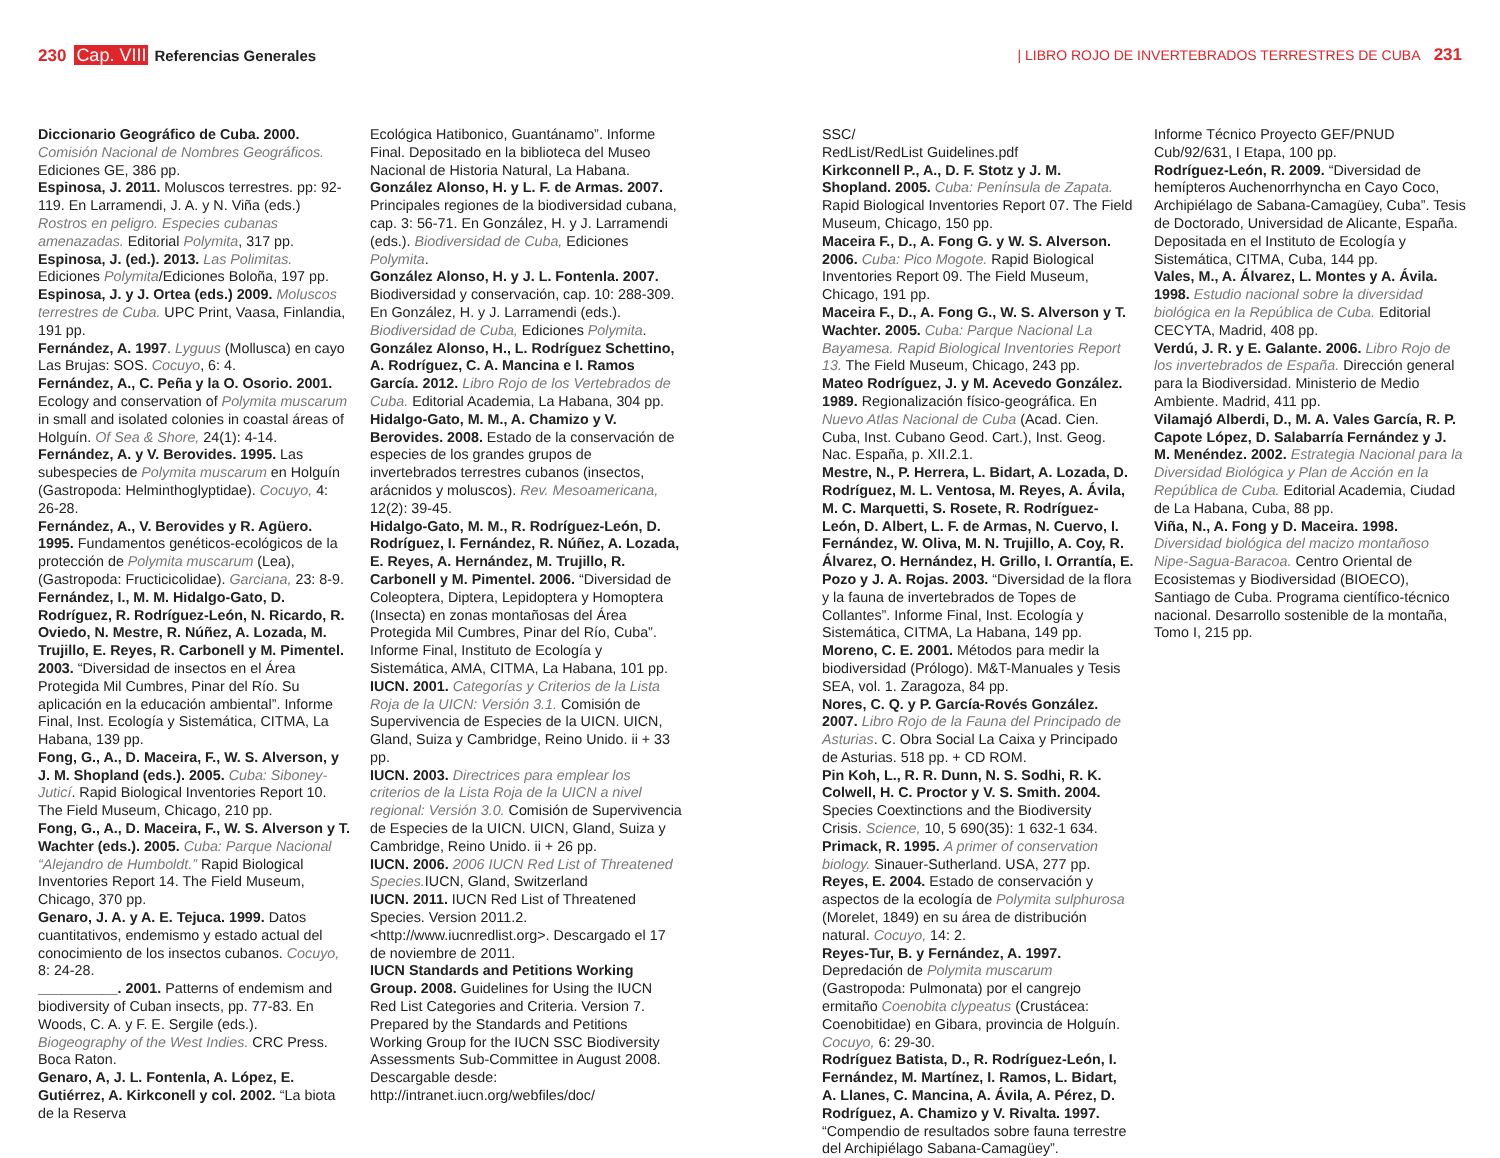230 Cap. VIII Referencias Generales
| LIBRO ROJO DE INVERTEBRADOS TERRESTRES DE CUBA 231
Diccionario Geográfico de Cuba. 2000. Comisión Nacional de Nombres Geográficos. Ediciones GE, 386 pp.
Espinosa, J. 2011. Moluscos terrestres. pp: 92-119. En Larramendi, J. A. y N. Viña (eds.) Rostros en peligro. Especies cubanas amenazadas. Editorial Polymita, 317 pp.
Espinosa, J. (ed.). 2013. Las Polimitas. Ediciones Polymita/Ediciones Boloña, 197 pp.
Espinosa, J. y J. Ortea (eds.) 2009. Moluscos terrestres de Cuba. UPC Print, Vaasa, Finlandia, 191 pp.
Fernández, A. 1997. Lyguus (Mollusca) en cayo Las Brujas: SOS. Cocuyo, 6: 4.
Fernández, A., C. Peña y la O. Osorio. 2001. Ecology and conservation of Polymita muscarum in small and isolated colonies in coastal áreas of Holguín. Of Sea & Shore, 24(1): 4-14.
Fernández, A. y V. Berovides. 1995. Las subespecies de Polymita muscarum en Holguín (Gastropoda: Helminthoglyptidae). Cocuyo, 4: 26-28.
Fernández, A., V. Berovides y R. Agüero. 1995. Fundamentos genéticos-ecológicos de la protección de Polymita muscarum (Lea), (Gastropoda: Fructicicolidae). Garciana, 23: 8-9.
Fernández, I., M. M. Hidalgo-Gato, D. Rodríguez, R. Rodríguez-León, N. Ricardo, R. Oviedo, N. Mestre, R. Núñez, A. Lozada, M. Trujillo, E. Reyes, R. Carbonell y M. Pimentel. 2003. “Diversidad de insectos en el Área Protegida Mil Cumbres, Pinar del Río. Su aplicación en la educación ambiental”. Informe Final, Inst. Ecología y Sistemática, CITMA, La Habana, 139 pp.
Fong, G., A., D. Maceira, F., W. S. Alverson, y J. M. Shopland (eds.). 2005. Cuba: Siboney-Juticí. Rapid Biological Inventories Report 10. The Field Museum, Chicago, 210 pp.
Fong, G., A., D. Maceira, F., W. S. Alverson y T. Wachter (eds.). 2005. Cuba: Parque Nacional “Alejandro de Humboldt.” Rapid Biological Inventories Report 14. The Field Museum, Chicago, 370 pp.
Genaro, J. A. y A. E. Tejuca. 1999. Datos cuantitativos, endemismo y estado actual del conocimiento de los insectos cubanos. Cocuyo, 8: 24-28.
__________. 2001. Patterns of endemism and biodiversity of Cuban insects, pp. 77-83. En Woods, C. A. y F. E. Sergile (eds.). Biogeography of the West Indies. CRC Press. Boca Raton.
Genaro, A, J. L. Fontenla, A. López, E. Gutiérrez, A. Kirkconell y col. 2002. “La biota de la Reserva
Ecológica Hatibonico, Guantánamo”. Informe Final. Depositado en la biblioteca del Museo Nacional de Historia Natural, La Habana.
González Alonso, H. y L. F. de Armas. 2007. Principales regiones de la biodiversidad cubana, cap. 3: 56-71. En González, H. y J. Larramendi (eds.). Biodiversidad de Cuba, Ediciones Polymita.
González Alonso, H. y J. L. Fontenla. 2007. Biodiversidad y conservación, cap. 10: 288-309. En González, H. y J. Larramendi (eds.). Biodiversidad de Cuba, Ediciones Polymita.
González Alonso, H., L. Rodríguez Schettino, A. Rodríguez, C. A. Mancina e I. Ramos García. 2012. Libro Rojo de los Vertebrados de Cuba. Editorial Academia, La Habana, 304 pp.
Hidalgo-Gato, M. M., A. Chamizo y V. Berovides. 2008. Estado de la conservación de especies de los grandes grupos de invertebrados terrestres cubanos (insectos, arácnidos y moluscos). Rev. Mesoamericana, 12(2): 39-45.
Hidalgo-Gato, M. M., R. Rodríguez-León, D. Rodríguez, I. Fernández, R. Núñez, A. Lozada, E. Reyes, A. Hernández, M. Trujillo, R. Carbonell y M. Pimentel. 2006. “Diversidad de Coleoptera, Diptera, Lepidoptera y Homoptera (Insecta) en zonas montañosas del Área Protegida Mil Cumbres, Pinar del Río, Cuba”. Informe Final, Instituto de Ecología y Sistemática, AMA, CITMA, La Habana, 101 pp.
IUCN. 2001. Categorías y Criterios de la Lista Roja de la UICN: Versión 3.1. Comisión de Supervivencia de Especies de la UICN. UICN, Gland, Suiza y Cambridge, Reino Unido. ii + 33 pp.
IUCN. 2003. Directrices para emplear los criterios de la Lista Roja de la UICN a nivel regional: Versión 3.0. Comisión de Supervivencia de Especies de la UICN. UICN, Gland, Suiza y Cambridge, Reino Unido. ii + 26 pp.
IUCN. 2006. 2006 IUCN Red List of Threatened Species. IUCN, Gland, Switzerland
IUCN. 2011. IUCN Red List of Threatened Species. Version 2011.2. <http://www.iucnredlist.org>. Descargado el 17 de noviembre de 2011.
IUCN Standards and Petitions Working Group. 2008. Guidelines for Using the IUCN Red List Categories and Criteria. Version 7. Prepared by the Standards and Petitions Working Group for the IUCN SSC Biodiversity Assessments Sub-Committee in August 2008. Descargable desde: http://intranet.iucn.org/webfiles/doc/
SSC/
RedList/RedList Guidelines.pdf
Kirkconnell P., A., D. F. Stotz y J. M. Shopland. 2005. Cuba: Península de Zapata. Rapid Biological Inventories Report 07. The Field Museum, Chicago, 150 pp.
Maceira F., D., A. Fong G. y W. S. Alverson. 2006. Cuba: Pico Mogote. Rapid Biological Inventories Report 09. The Field Museum, Chicago, 191 pp.
Maceira F., D., A. Fong G., W. S. Alverson y T. Wachter. 2005. Cuba: Parque Nacional La Bayamesa. Rapid Biological Inventories Report 13. The Field Museum, Chicago, 243 pp.
Mateo Rodríguez, J. y M. Acevedo González. 1989. Regionalización físico-geográfica. En Nuevo Atlas Nacional de Cuba (Acad. Cien. Cuba, Inst. Cubano Geod. Cart.), Inst. Geog. Nac. España, p. XII.2.1.
Mestre, N., P. Herrera, L. Bidart, A. Lozada, D. Rodríguez, M. L. Ventosa, M. Reyes, A. Ávila, M. C. Marquetti, S. Rosete, R. Rodríguez-León, D. Albert, L. F. de Armas, N. Cuervo, I. Fernández, W. Oliva, M. N. Trujillo, A. Coy, R. Álvarez, O. Hernández, H. Grillo, I. Orrantía, E. Pozo y J. A. Rojas. 2003. “Diversidad de la flora y la fauna de invertebrados de Topes de Collantes”. Informe Final, Inst. Ecología y Sistemática, CITMA, La Habana, 149 pp.
Moreno, C. E. 2001. Métodos para medir la biodiversidad (Prólogo). M&T-Manuales y Tesis SEA, vol. 1. Zaragoza, 84 pp.
Nores, C. Q. y P. García-Rovés González. 2007. Libro Rojo de la Fauna del Principado de Asturias. C. Obra Social La Caixa y Principado de Asturias. 518 pp. + CD ROM.
Pin Koh, L., R. R. Dunn, N. S. Sodhi, R. K. Colwell, H. C. Proctor y V. S. Smith. 2004. Species Coextinctions and the Biodiversity Crisis. Science, 10, 5 690(35): 1 632-1 634.
Primack, R. 1995. A primer of conservation biology. Sinauer-Sutherland. USA, 277 pp.
Reyes, E. 2004. Estado de conservación y aspectos de la ecología de Polymita sulphurosa (Morelet, 1849) en su área de distribución natural. Cocuyo, 14: 2.
Reyes-Tur, B. y Fernández, A. 1997. Depredación de Polymita muscarum (Gastropoda: Pulmonata) por el cangrejo ermitaño Coenobita clypeatus (Crustácea: Coenobitidae) en Gibara, provincia de Holguín. Cocuyo, 6: 29-30.
Rodríguez Batista, D., R. Rodríguez-León, I. Fernández, M. Martínez, I. Ramos, L. Bidart, A. Llanes, C. Mancina, A. Ávila, A. Pérez, D. Rodríguez, A. Chamizo y V. Rivalta. 1997. “Compendio de resultados sobre fauna terrestre del Archipiélago Sabana-Camagüey”.
Informe Técnico Proyecto GEF/PNUD Cub/92/631, I Etapa, 100 pp.
Rodríguez-León, R. 2009. “Diversidad de hemípteros Auchenorrhyncha en Cayo Coco, Archipiélago de Sabana-Camagüey, Cuba”. Tesis de Doctorado, Universidad de Alicante, España. Depositada en el Instituto de Ecología y Sistemática, CITMA, Cuba, 144 pp.
Vales, M., A. Álvarez, L. Montes y A. Ávila. 1998. Estudio nacional sobre la diversidad biológica en la República de Cuba. Editorial CECYTA, Madrid, 408 pp.
Verdú, J. R. y E. Galante. 2006. Libro Rojo de los invertebrados de España. Dirección general para la Biodiversidad. Ministerio de Medio Ambiente. Madrid, 411 pp.
Vilamajó Alberdi, D., M. A. Vales García, R. P. Capote López, D. Salabarría Fernández y J. M. Menéndez. 2002. Estrategia Nacional para la Diversidad Biológica y Plan de Acción en la República de Cuba. Editorial Academia, Ciudad de La Habana, Cuba, 88 pp.
Viña, N., A. Fong y D. Maceira. 1998. Diversidad biológica del macizo montañoso Nipe-Sagua-Baracoa. Centro Oriental de Ecosistemas y Biodiversidad (BIOECO), Santiago de Cuba. Programa científico-técnico nacional. Desarrollo sostenible de la montaña, Tomo I, 215 pp.